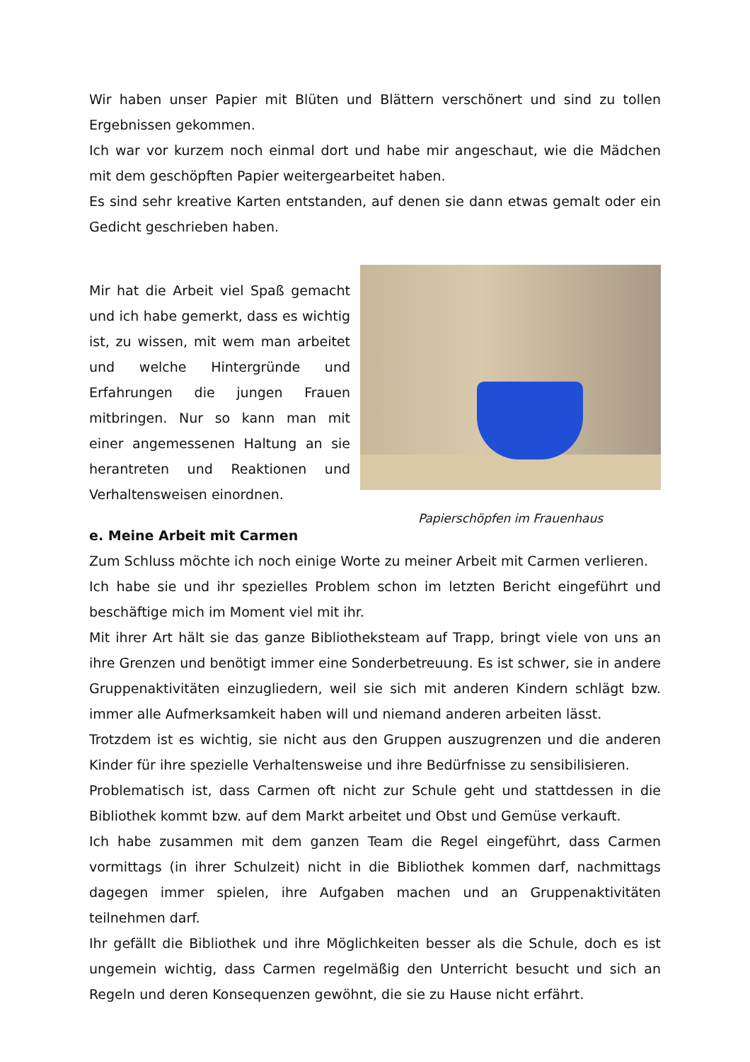Wir haben unser Papier mit Blüten und Blättern verschönert und sind zu tollen Ergebnissen gekommen.
Ich war vor kurzem noch einmal dort und habe mir angeschaut, wie die Mädchen mit dem geschöpften Papier weitergearbeitet haben.
Es sind sehr kreative Karten entstanden, auf denen sie dann etwas gemalt oder ein Gedicht geschrieben haben.
Mir hat die Arbeit viel Spaß gemacht und ich habe gemerkt, dass es wichtig ist, zu wissen, mit wem man arbeitet und welche Hintergründe und Erfahrungen die jungen Frauen mitbringen. Nur so kann man mit einer angemessenen Haltung an sie herantreten und Reaktionen und Verhaltensweisen einordnen.
Papierschöpfen im Frauenhaus
e. Meine Arbeit mit Carmen
Zum Schluss möchte ich noch einige Worte zu meiner Arbeit mit Carmen verlieren.
Ich habe sie und ihr spezielles Problem schon im letzten Bericht eingeführt und beschäftige mich im Moment viel mit ihr.
Mit ihrer Art hält sie das ganze Bibliotheksteam auf Trapp, bringt viele von uns an ihre Grenzen und benötigt immer eine Sonderbetreuung. Es ist schwer, sie in andere Gruppenaktivitäten einzugliedern, weil sie sich mit anderen Kindern schlägt bzw. immer alle Aufmerksamkeit haben will und niemand anderen arbeiten lässt.
Trotzdem ist es wichtig, sie nicht aus den Gruppen auszugrenzen und die anderen Kinder für ihre spezielle Verhaltensweise und ihre Bedürfnisse zu sensibilisieren.
Problematisch ist, dass Carmen oft nicht zur Schule geht und stattdessen in die Bibliothek kommt bzw. auf dem Markt arbeitet und Obst und Gemüse verkauft.
Ich habe zusammen mit dem ganzen Team die Regel eingeführt, dass Carmen vormittags (in ihrer Schulzeit) nicht in die Bibliothek kommen darf, nachmittags dagegen immer spielen, ihre Aufgaben machen und an Gruppenaktivitäten teilnehmen darf.
Ihr gefällt die Bibliothek und ihre Möglichkeiten besser als die Schule, doch es ist ungemein wichtig, dass Carmen regelmäßig den Unterricht besucht und sich an Regeln und deren Konsequenzen gewöhnt, die sie zu Hause nicht erfährt.